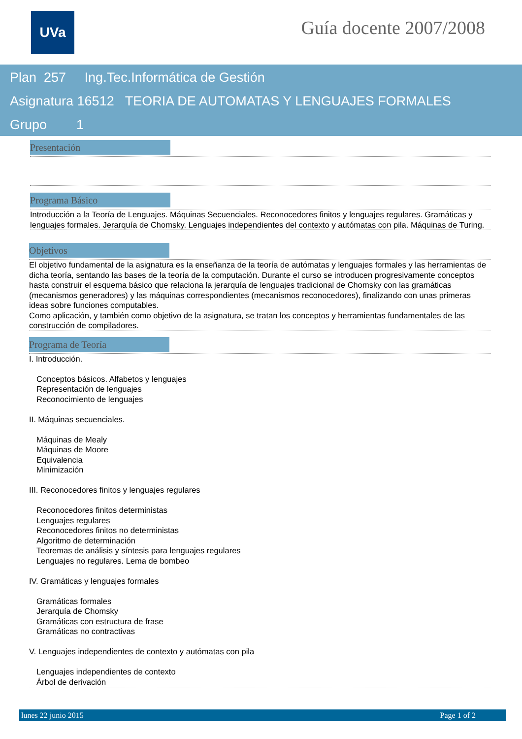UVa Guía docente 2007/2008
Plan 257 Ing.Tec.Informática de Gestión
Asignatura 16512 TEORIA DE AUTOMATAS Y LENGUAJES FORMALES
Grupo 1
Presentación
Programa Básico
Introducción a la Teoría de Lenguajes. Máquinas Secuenciales. Reconocedores finitos y lenguajes regulares. Gramáticas y lenguajes formales. Jerarquía de Chomsky. Lenguajes independientes del contexto y autómatas con pila. Máquinas de Turing.
Objetivos
El objetivo fundamental de la asignatura es la enseñanza de la teoría de autómatas y lenguajes formales y las herramientas de dicha teoría, sentando las bases de la teoría de la computación. Durante el curso se introducen progresivamente conceptos hasta construir el esquema básico que relaciona la jerarquía de lenguajes tradicional de Chomsky con las gramáticas (mecanismos generadores) y las máquinas correspondientes (mecanismos reconocedores), finalizando con unas primeras ideas sobre funciones computables.
Como aplicación, y también como objetivo de la asignatura, se tratan los conceptos y herramientas fundamentales de las construcción de compiladores.
Programa de Teoría
I. Introducción.
Conceptos básicos. Alfabetos y lenguajes
Representación de lenguajes
Reconocimiento de lenguajes
II. Máquinas secuenciales.
Máquinas de Mealy
Máquinas de Moore
Equivalencia
Minimización
III. Reconocedores finitos y lenguajes regulares
Reconocedores finitos deterministas
Lenguajes regulares
Reconocedores finitos no deterministas
Algoritmo de determinación
Teoremas de análisis y síntesis para lenguajes regulares
Lenguajes no regulares. Lema de bombeo
IV. Gramáticas y lenguajes formales
Gramáticas formales
Jerarquía de Chomsky
Gramáticas con estructura de frase
Gramáticas no contractivas
V. Lenguajes independientes de contexto y autómatas con pila
Lenguajes independientes de contexto
Árbol de derivación
lunes 22 junio 2015 Page 1 of 2